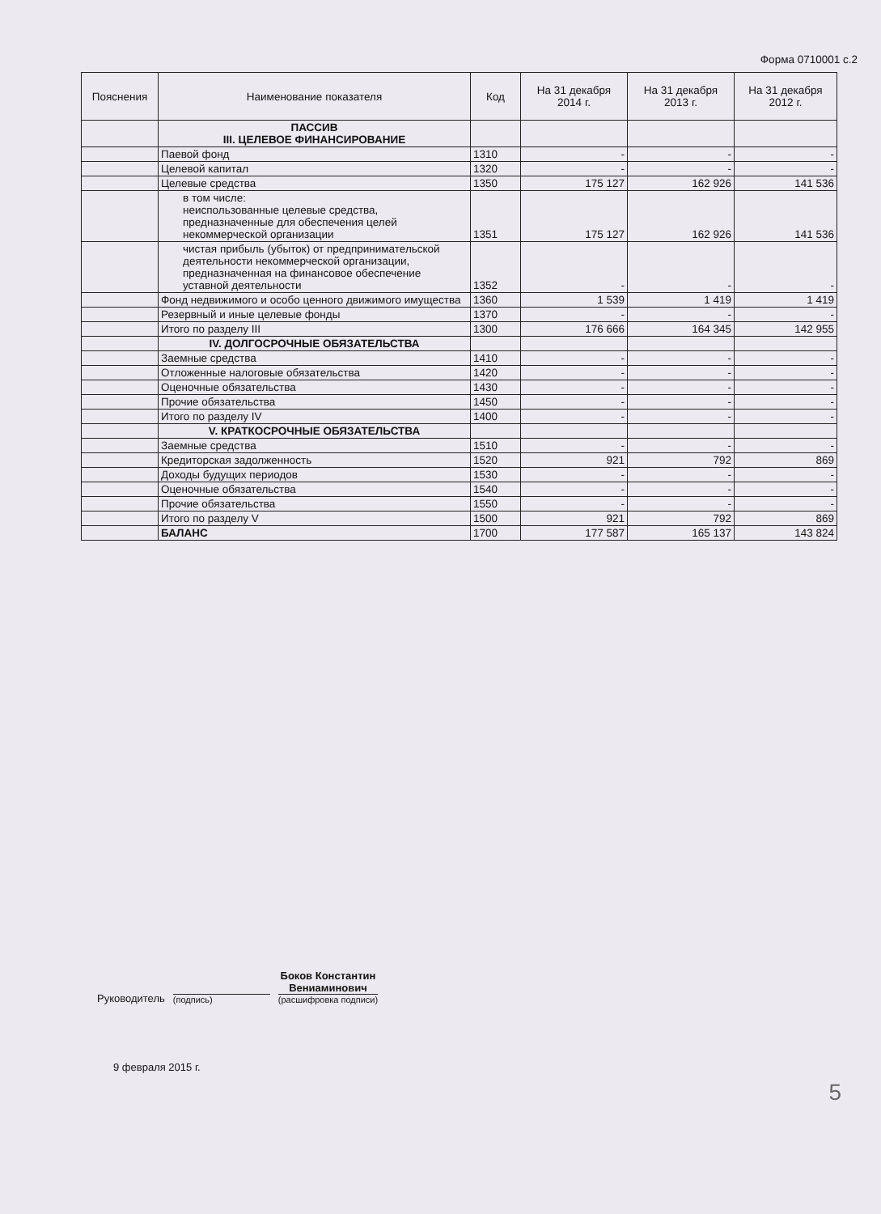Форма 0710001 с.2
| Пояснения | Наименование показателя | Код | На 31 декабря 2014 г. | На 31 декабря 2013 г. | На 31 декабря 2012 г. |
| --- | --- | --- | --- | --- | --- |
| | ПАССИВ III. ЦЕЛЕВОЕ ФИНАНСИРОВАНИЕ | | | | |
| | Паевой фонд | 1310 | - | - | - |
| | Целевой капитал | 1320 | - | - | - |
| | Целевые средства | 1350 | 175 127 | 162 926 | 141 536 |
| | в том числе: неиспользованные целевые средства, предназначенные для обеспечения целей некоммерческой организации | 1351 | 175 127 | 162 926 | 141 536 |
| | чистая прибыль (убыток) от предпринимательской деятельности некоммерческой организации, предназначенная на финансовое обеспечение уставной деятельности | 1352 | - | - | - |
| | Фонд недвижимого и особо ценного движимого имущества | 1360 | 1 539 | 1 419 | 1 419 |
| | Резервный и иные целевые фонды | 1370 | - | - | - |
| | Итого по разделу III | 1300 | 176 666 | 164 345 | 142 955 |
| | IV. ДОЛГОСРОЧНЫЕ ОБЯЗАТЕЛЬСТВА | | | | |
| | Заемные средства | 1410 | - | - | - |
| | Отложенные налоговые обязательства | 1420 | - | - | - |
| | Оценочные обязательства | 1430 | - | - | - |
| | Прочие обязательства | 1450 | - | - | - |
| | Итого по разделу IV | 1400 | - | - | - |
| | V. КРАТКОСРОЧНЫЕ ОБЯЗАТЕЛЬСТВА | | | | |
| | Заемные средства | 1510 | - | - | - |
| | Кредиторская задолженность | 1520 | 921 | 792 | 869 |
| | Доходы будущих периодов | 1530 | - | - | - |
| | Оценочные обязательства | 1540 | - | - | - |
| | Прочие обязательства | 1550 | - | - | - |
| | Итого по разделу V | 1500 | 921 | 792 | 869 |
| | БАЛАНС | 1700 | 177 587 | 165 137 | 143 824 |
Руководитель
(подпись)
Боков Константин
Вениаминович
(расшифровка подписи)
9 февраля 2015 г.
5